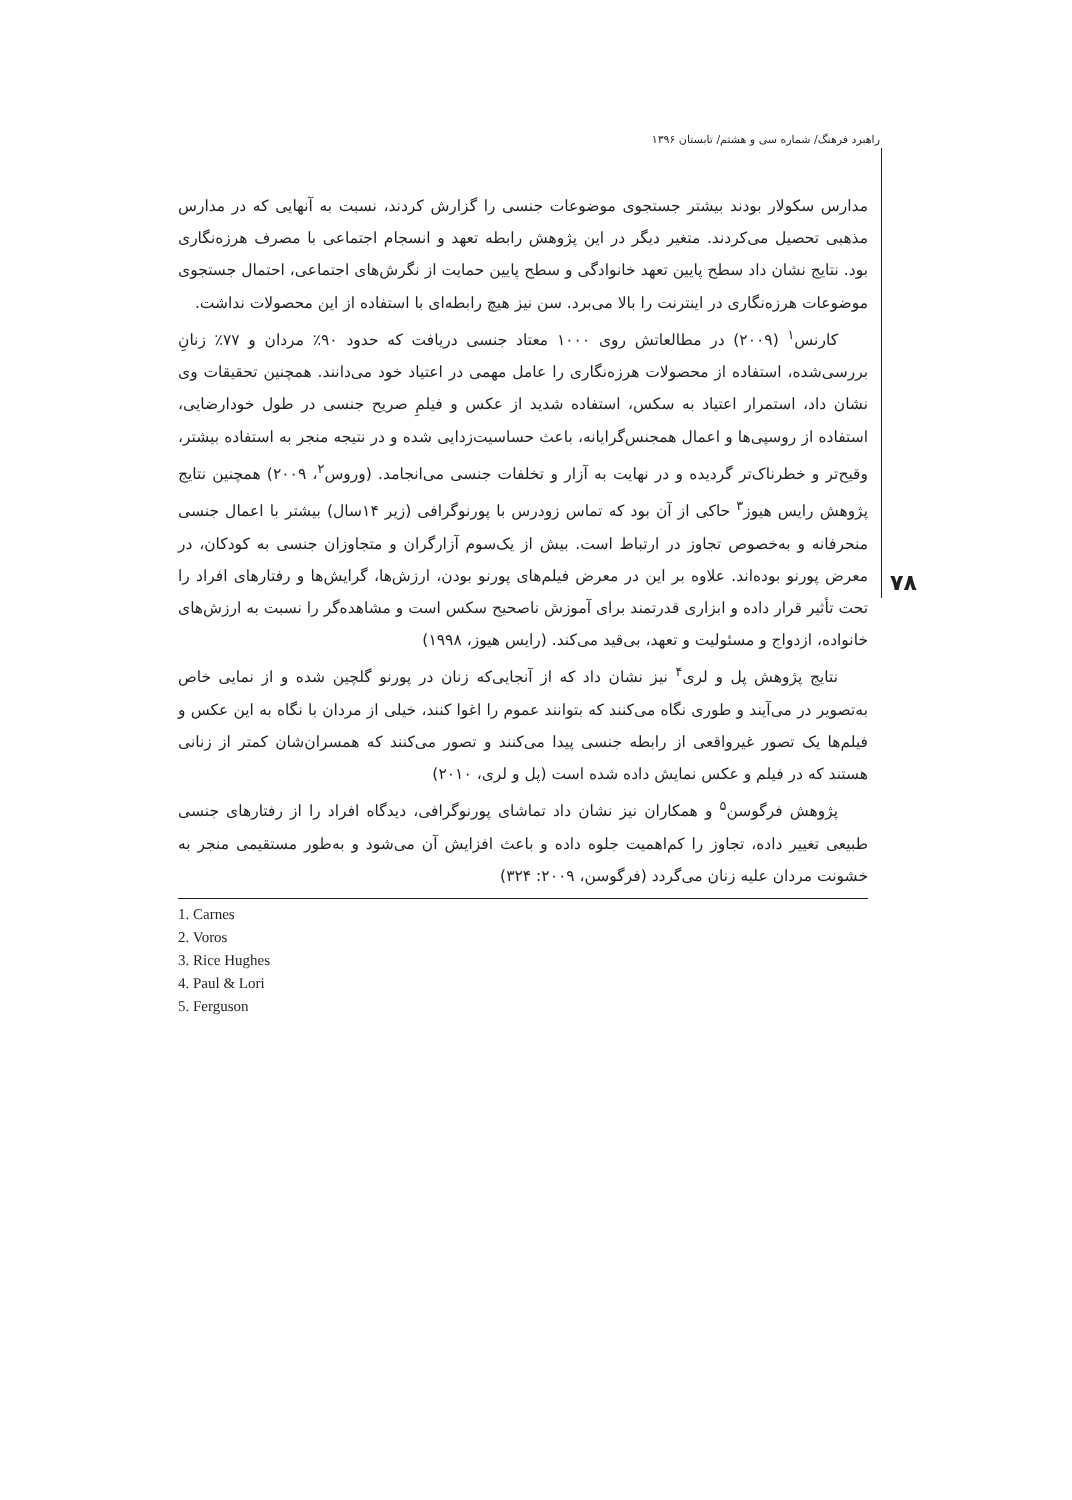راهبرد فرهنگ/ شماره سی و هشتم/ تابستان ۱۳۹۶
۷۸
مدارس سکولار بودند بیشتر جستجوی موضوعات جنسی را گزارش کردند، نسبت به آنهایی که در مدارس مذهبی تحصیل می‌کردند. متغیر دیگر در این پژوهش رابطه تعهد و انسجام اجتماعی با مصرف هرزه‌نگاری بود. نتایج نشان داد سطح پایین تعهد خانوادگی و سطح پایین حمایت از نگرش‌های اجتماعی، احتمال جستجوی موضوعات هرزه‌نگاری در اینترنت را بالا می‌برد. سن نیز هیچ رابطه‌ای با استفاده از این محصولات نداشت.
کارنس<sup>۱</sup> (۲۰۰۹) در مطالعاتش روی ۱۰۰۰ معتاد جنسی دریافت که حدود ۹۰٪ مردان و ۷۷٪ زنانِ بررسی‌شده، استفاده از محصولات هرزه‌نگاری را عامل مهمی در اعتیاد خود می‌دانند. همچنین تحقیقات وی نشان داد، استمرار اعتیاد به سکس، استفاده شدید از عکس و فیلمِ صریح جنسی در طول خودارضایی، استفاده از روسپی‌ها و اعمال همجنس‌گرایانه، باعث حساسیت‌زدایی شده و در نتیجه منجر به استفاده بیشتر، وقیح‌تر و خطرناک‌تر گردیده و در نهایت به آزار و تخلفات جنسی می‌انجامد. (وروس<sup>۲</sup>، ۲۰۰۹) همچنین نتایج پژوهش رایس هیوز<sup>۳</sup> حاکی از آن بود که تماس زودرس با پورنوگرافی (زیر ۱۴سال) بیشتر با اعمال جنسی منحرفانه و به‌خصوص تجاوز در ارتباط است. بیش از یک‌سوم آزارگران و متجاوزان جنسی به کودکان، در معرض پورنو بوده‌اند. علاوه بر این در معرض فیلم‌های پورنو بودن، ارزش‌ها، گرایش‌ها و رفتارهای افراد را تحت تأثیر قرار داده و ابزاری قدرتمند برای آموزش ناصحیح سکس است و مشاهده‌گر را نسبت به ارزش‌های خانواده، ازدواج و مسئولیت و تعهد، بی‌قید می‌کند. (رایس هیوز، ۱۹۹۸)
نتایج پژوهش پل و لری<sup>۴</sup> نیز نشان داد که از آنجایی‌که زنان در پورنو گلچین شده و از نمایی خاص به‌تصویر در می‌آیند و طوری نگاه می‌کنند که بتوانند عموم را اغوا کنند، خیلی از مردان با نگاه به این عکس و فیلم‌ها یک تصور غیرواقعی از رابطه جنسی پیدا می‌کنند و تصور می‌کنند که همسران‌شان کمتر از زنانی هستند که در فیلم و عکس نمایش داده شده است (پل و لری، ۲۰۱۰)
پژوهش فرگوسن<sup>۵</sup> و همکاران نیز نشان داد تماشای پورنوگرافی، دیدگاه افراد را از رفتارهای جنسی طبیعی تغییر داده، تجاوز را کم‌اهمیت جلوه داده و باعث افزایش آن می‌شود و به‌طور مستقیمی منجر به خشونت مردان علیه زنان می‌گردد (فرگوسن، ۲۰۰۹: ۳۲۴)
1. Carnes
2. Voros
3. Rice Hughes
4. Paul & Lori
5. Ferguson